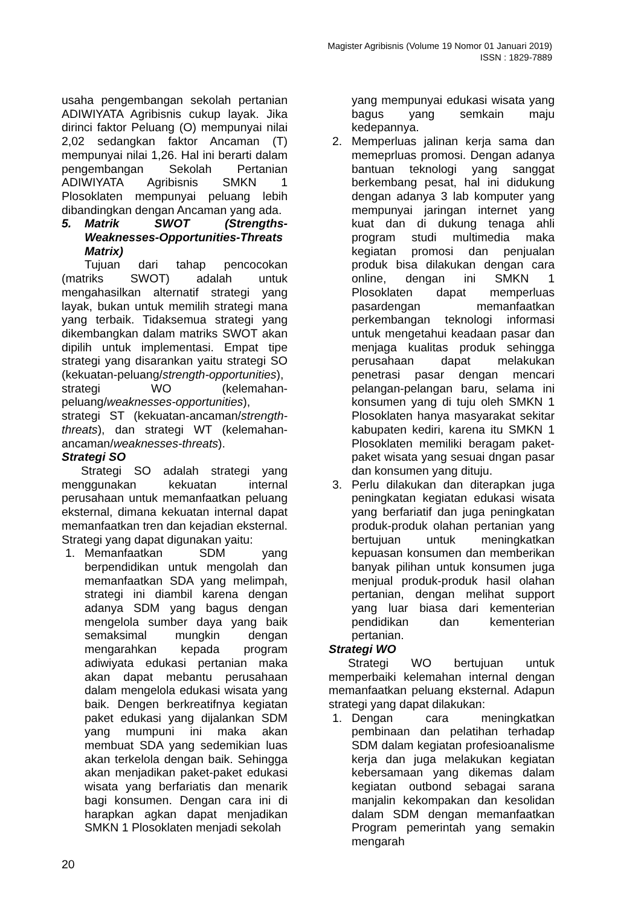Magister Agribisnis (Volume 19 Nomor 01 Januari 2019)
ISSN : 1829-7889
usaha pengembangan sekolah pertanian ADIWIYATA Agribisnis cukup layak. Jika dirinci faktor Peluang (O) mempunyai nilai 2,02 sedangkan faktor Ancaman (T) mempunyai nilai 1,26. Hal ini berarti dalam pengembangan Sekolah Pertanian ADIWIYATA Agribisnis SMKN 1 Plosoklaten mempunyai peluang lebih dibandingkan dengan Ancaman yang ada.
5. Matrik SWOT (Strengths-Weaknesses-Opportunities-Threats Matrix)
Tujuan dari tahap pencocokan (matriks SWOT) adalah untuk mengahasilkan alternatif strategi yang layak, bukan untuk memilih strategi mana yang terbaik. Tidaksemua strategi yang dikembangkan dalam matriks SWOT akan dipilih untuk implementasi. Empat tipe strategi yang disarankan yaitu strategi SO (kekuatan-peluang/strength-opportunities), strategi WO (kelemahan-peluang/weaknesses-opportunities), strategi ST (kekuatan-ancaman/strength-threats), dan strategi WT (kelemahan-ancaman/weaknesses-threats).
Strategi SO
Strategi SO adalah strategi yang menggunakan kekuatan internal perusahaan untuk memanfaatkan peluang eksternal, dimana kekuatan internal dapat memanfaatkan tren dan kejadian eksternal. Strategi yang dapat digunakan yaitu:
1. Memanfaatkan SDM yang berpendidikan untuk mengolah dan memanfaatkan SDA yang melimpah, strategi ini diambil karena dengan adanya SDM yang bagus dengan mengelola sumber daya yang baik semaksimal mungkin dengan mengarahkan kepada program adiwiyata edukasi pertanian maka akan dapat mebantu perusahaan dalam mengelola edukasi wisata yang baik. Dengen berkreatifnya kegiatan paket edukasi yang dijalankan SDM yang mumpuni ini maka akan membuat SDA yang sedemikian luas akan terkelola dengan baik. Sehingga akan menjadikan paket-paket edukasi wisata yang berfariatis dan menarik bagi konsumen. Dengan cara ini di harapkan agkan dapat menjadikan SMKN 1 Plosoklaten menjadi sekolah
yang mempunyai edukasi wisata yang bagus yang semkain maju kedepannya.
2. Memperluas jalinan kerja sama dan memeprluas promosi. Dengan adanya bantuan teknologi yang sanggat berkembang pesat, hal ini didukung dengan adanya 3 lab komputer yang mempunyai jaringan internet yang kuat dan di dukung tenaga ahli program studi multimedia maka kegiatan promosi dan penjualan produk bisa dilakukan dengan cara online, dengan ini SMKN 1 Plosoklaten dapat memperluas pasardengan memanfaatkan perkembangan teknologi informasi untuk mengetahui keadaan pasar dan menjaga kualitas produk sehingga perusahaan dapat melakukan penetrasi pasar dengan mencari pelangan-pelangan baru, selama ini konsumen yang di tuju oleh SMKN 1 Plosoklaten hanya masyarakat sekitar kabupaten kediri, karena itu SMKN 1 Plosoklaten memiliki beragam paket-paket wisata yang sesuai dngan pasar dan konsumen yang dituju.
3. Perlu dilakukan dan diterapkan juga peningkatan kegiatan edukasi wisata yang berfariatif dan juga peningkatan produk-produk olahan pertanian yang bertujuan untuk meningkatkan kepuasan konsumen dan memberikan banyak pilihan untuk konsumen juga menjual produk-produk hasil olahan pertanian, dengan melihat support yang luar biasa dari kementerian pendidikan dan kementerian pertanian.
Strategi WO
Strategi WO bertujuan untuk memperbaiki kelemahan internal dengan memanfaatkan peluang eksternal. Adapun strategi yang dapat dilakukan:
1. Dengan cara meningkatkan pembinaan dan pelatihan terhadap SDM dalam kegiatan profesioanalisme kerja dan juga melakukan kegiatan kebersamaan yang dikemas dalam kegiatan outbond sebagai sarana manjalin kekompakan dan kesolidan dalam SDM dengan memanfaatkan Program pemerintah yang semakin mengarah
20